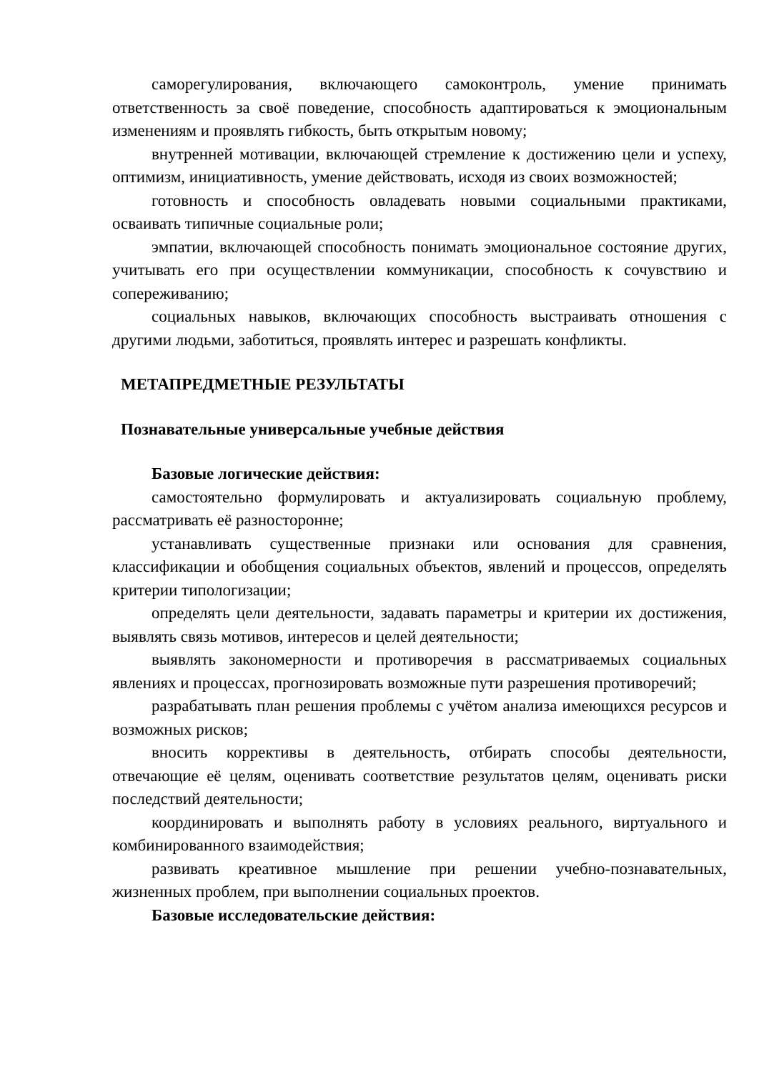саморегулирования, включающего самоконтроль, умение принимать ответственность за своё поведение, способность адаптироваться к эмоциональным изменениям и проявлять гибкость, быть открытым новому;
внутренней мотивации, включающей стремление к достижению цели и успеху, оптимизм, инициативность, умение действовать, исходя из своих возможностей;
готовность и способность овладевать новыми социальными практиками, осваивать типичные социальные роли;
эмпатии, включающей способность понимать эмоциональное состояние других, учитывать его при осуществлении коммуникации, способность к сочувствию и сопереживанию;
социальных навыков, включающих способность выстраивать отношения с другими людьми, заботиться, проявлять интерес и разрешать конфликты.
МЕТАПРЕДМЕТНЫЕ РЕЗУЛЬТАТЫ
Познавательные универсальные учебные действия
Базовые логические действия:
самостоятельно формулировать и актуализировать социальную проблему, рассматривать её разносторонне;
устанавливать существенные признаки или основания для сравнения, классификации и обобщения социальных объектов, явлений и процессов, определять критерии типологизации;
определять цели деятельности, задавать параметры и критерии их достижения, выявлять связь мотивов, интересов и целей деятельности;
выявлять закономерности и противоречия в рассматриваемых социальных явлениях и процессах, прогнозировать возможные пути разрешения противоречий;
разрабатывать план решения проблемы с учётом анализа имеющихся ресурсов и возможных рисков;
вносить коррективы в деятельность, отбирать способы деятельности, отвечающие её целям, оценивать соответствие результатов целям, оценивать риски последствий деятельности;
координировать и выполнять работу в условиях реального, виртуального и комбинированного взаимодействия;
развивать креативное мышление при решении учебно-познавательных, жизненных проблем, при выполнении социальных проектов.
Базовые исследовательские действия: